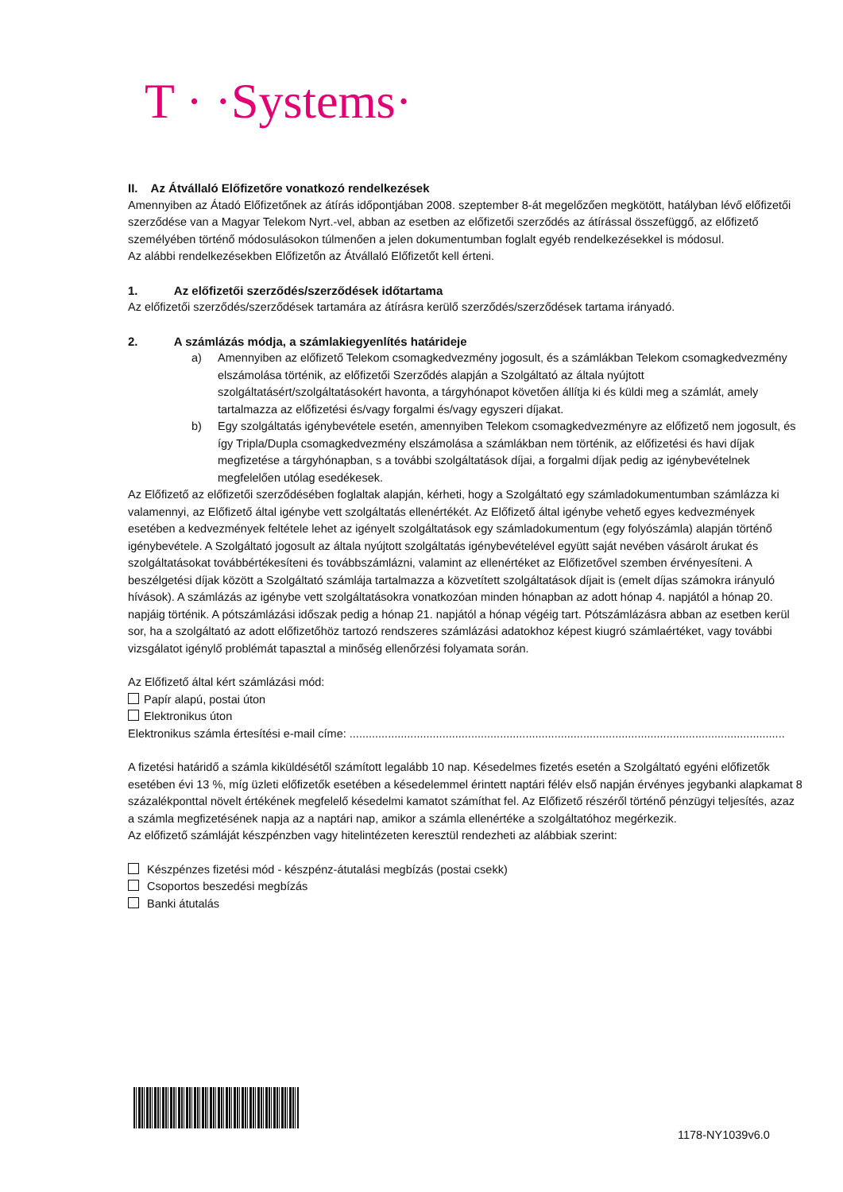T · ·Systems·
II. Az Átvállaló Előfizetőre vonatkozó rendelkezések
Amennyiben az Átadó Előfizetőnek az átírás időpontjában 2008. szeptember 8-át megelőzően megkötött, hatályban lévő előfizetői szerződése van a Magyar Telekom Nyrt.-vel, abban az esetben az előfizetői szerződés az átírással összefüggő, az előfizető személyében történő módosulásokon túlmenően a jelen dokumentumban foglalt egyéb rendelkezésekkel is módosul.
Az alábbi rendelkezésekben Előfizetőn az Átvállaló Előfizetőt kell érteni.
1. Az előfizetői szerződés/szerződések időtartama
Az előfizetői szerződés/szerződések tartamára az átírásra kerülő szerződés/szerződések tartama irányadó.
2. A számlázás módja, a számlakiegyenlítés határideje
a) Amennyiben az előfizető Telekom csomagkedvezmény jogosult, és a számlákban Telekom csomagkedvezmény elszámolása történik, az előfizetői Szerződés alapján a Szolgáltató az általa nyújtott szolgáltatásért/szolgáltatásokért havonta, a tárgyhónapot követően állítja ki és küldi meg a számlát, amely tartalmazza az előfizetési és/vagy forgalmi és/vagy egyszeri díjakat.
b) Egy szolgáltatás igénybevétele esetén, amennyiben Telekom csomagkedvezményre az előfizető nem jogosult, és így Tripla/Dupla csomagkedvezmény elszámolása a számlákban nem történik, az előfizetési és havi díjak megfizetése a tárgyhónapban, s a további szolgáltatások díjai, a forgalmi díjak pedig az igénybevételnek megfelelően utólag esedékesek.
Az Előfizető az előfizetői szerződésében foglaltak alapján, kérheti, hogy a Szolgáltató egy számladokumentumban számlázza ki valamennyi, az Előfizető által igénybe vett szolgáltatás ellenértékét. Az Előfizető által igénybe vehető egyes kedvezmények esetében a kedvezmények feltétele lehet az igényelt szolgáltatások egy számladokumentum (egy folyószámla) alapján történő igénybevétele. A Szolgáltató jogosult az általa nyújtott szolgáltatás igénybevételével együtt saját nevében vásárolt árukat és szolgáltatásokat továbbértékesíteni és továbbszámlázni, valamint az ellenértéket az Előfizetővel szemben érvényesíteni. A beszélgetési díjak között a Szolgáltató számlája tartalmazza a közvetített szolgáltatások díjait is (emelt díjas számokra irányuló hívások). A számlázás az igénybe vett szolgáltatásokra vonatkozóan minden hónapban az adott hónap 4. napjától a hónap 20. napjáig történik. A pótszámlázási időszak pedig a hónap 21. napjától a hónap végéig tart. Pótszámlázásra abban az esetben kerül sor, ha a szolgáltató az adott előfizetőhöz tartozó rendszeres számlázási adatokhoz képest kiugró számlaértéket, vagy további vizsgálatot igénylő problémát tapasztal a minőség ellenőrzési folyamata során.
Az Előfizető által kért számlázási mód:
Papír alapú, postai úton
Elektronikus úton
Elektronikus számla értesítési e-mail címe: ........................................................................................................................................
A fizetési határidő a számla kiküldésétől számított legalább 10 nap. Késedelmes fizetés esetén a Szolgáltató egyéni előfizetők esetében évi 13 %, míg üzleti előfizetők esetében a késedelemmel érintett naptári félév első napján érvényes jegybanki alapkamat 8 százalékponttal növelt értékének megfelelő késedelmi kamatot számíthat fel. Az Előfizető részéről történő pénzügyi teljesítés, azaz a számla megfizetésének napja az a naptári nap, amikor a számla ellenértéke a szolgáltatóhoz megérkezik.
Az előfizető számláját készpénzben vagy hitelintézeten keresztül rendezheti az alábbiak szerint:
Készpénzes fizetési mód - készpénz-átutalási megbízás (postai csekk)
Csoportos beszedési megbízás
Banki átutalás
1178-NY1039v6.0